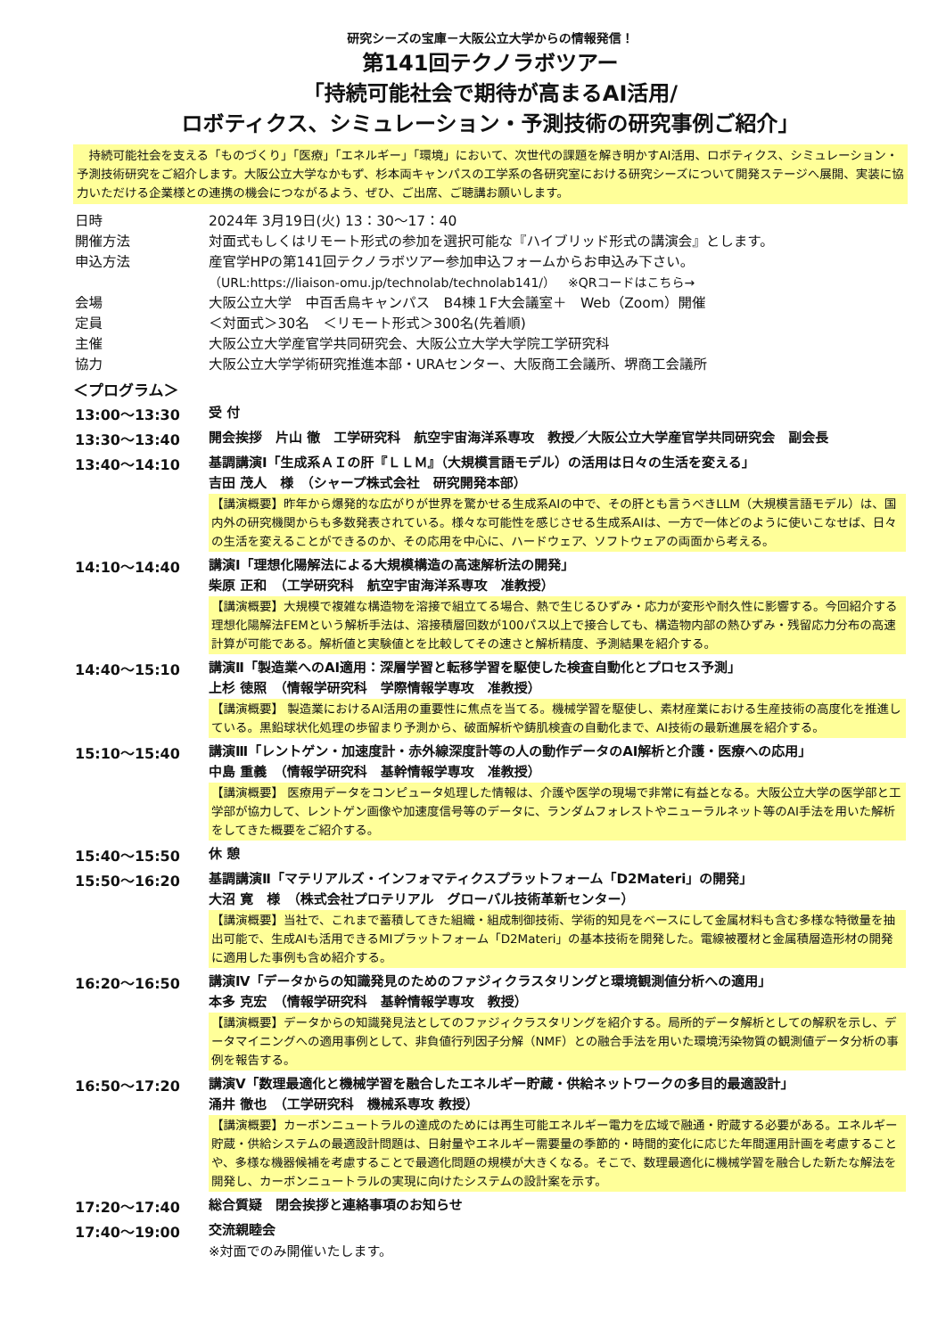研究シーズの宝庫－大阪公立大学からの情報発信！
第141回テクノラボツアー
「持続可能社会で期待が高まるAI活用/
ロボティクス、シミュレーション・予測技術の研究事例ご紹介」
　持続可能社会を支える「ものづくり」「医療」「エネルギー」「環境」において、次世代の課題を解き明かすAI活用、ロボティクス、シミュレーション・予測技術研究をご紹介します。大阪公立大学なかもず、杉本両キャンパスの工学系の各研究室における研究シーズについて開発ステージへ展開、実装に協力いただける企業様との連携の機会につながるよう、ぜひ、ご出席、ご聴講お願いします。
| 日時 | 2024年 3月19日(火) 13：30～17：40 |
| 開催方法 | 対面式もしくはリモート形式の参加を選択可能な『ハイブリッド形式の講演会』とします。 |
| 申込方法 | 産官学HPの第141回テクノラボツアー参加申込フォームからお申込み下さい。 （URL:https://liaison-omu.jp/technolab/technolab141/） ※QRコードはこちら→ |
| 会場 | 大阪公立大学 中百舌鳥キャンパス B4棟１F大会議室＋ Web（Zoom）開催 |
| 定員 | ＜対面式＞30名 ＜リモート形式＞300名(先着順) |
| 主催 | 大阪公立大学産官学共同研究会、大阪公立大学大学院工学研究科 |
| 協力 | 大阪公立大学学術研究推進本部・URAセンター、大阪商工会議所、堺商工会議所 |
＜プログラム＞
| 13:00～13:30 | 受 付 |
| 13:30～13:40 | 開会挨拶 片山 徹 工学研究科 航空宇宙海洋系専攻 教授／大阪公立大学産官学共同研究会 副会長 |
| 13:40～14:10 | 基調講演Ⅰ「生成系ＡＩの肝『ＬＬＭ』（大規模言語モデル）の活用は日々の生活を変える」 吉田 茂人 様 （シャープ株式会社 研究開発本部） 【講演概要】昨年から爆発的な広がりが世界を驚かせる生成系AIの中で、その肝とも言うべきLLM（大規模言語モデル）は、国内外の研究機関からも多数発表されている。様々な可能性を感じさせる生成系AIは、一方で一体どのように使いこなせば、日々の生活を変えることができるのか、その応用を中心に、ハードウェア、ソフトウェアの両面から考える。 |
| 14:10～14:40 | 講演Ⅰ「理想化陽解法による大規模構造の高速解析法の開発」 柴原 正和 （工学研究科 航空宇宙海洋系専攻 准教授） 【講演概要】大規模で複雑な構造物を溶接で組立てる場合、熱で生じるひずみ・応力が変形や耐久性に影響する。今回紹介する理想化陽解法FEMという解析手法は、溶接積層回数が100パス以上で接合しても、構造物内部の熱ひずみ・残留応力分布の高速計算が可能である。解析値と実験値とを比較してその速さと解析精度、予測結果を紹介する。 |
| 14:40～15:10 | 講演Ⅱ「製造業へのAI適用：深層学習と転移学習を駆使した検査自動化とプロセス予測」 上杉 徳照 （情報学研究科 学際情報学専攻 准教授） 【講演概要】 製造業におけるAI活用の重要性に焦点を当てる。機械学習を駆使し、素材産業における生産技術の高度化を推進している。黒鉛球状化処理の歩留まり予測から、破面解析や鋳肌検査の自動化まで、AI技術の最新進展を紹介する。 |
| 15:10～15:40 | 講演Ⅲ「レントゲン・加速度計・赤外線深度計等の人の動作データのAI解析と介護・医療への応用」 中島 重義 （情報学研究科 基幹情報学専攻 准教授） 【講演概要】 医療用データをコンピュータ処理した情報は、介護や医学の現場で非常に有益となる。大阪公立大学の医学部と工学部が協力して、レントゲン画像や加速度信号等のデータに、ランダムフォレストやニューラルネット等のAI手法を用いた解析をしてきた概要をご紹介する。 |
| 15:40～15:50 | 休 憩 |
| 15:50～16:20 | 基調講演Ⅱ「マテリアルズ・インフォマティクスプラットフォーム「D2Materi」の開発」 大沼 寛 様 （株式会社プロテリアル グローバル技術革新センター） 【講演概要】当社で、これまで蓄積してきた組織・組成制御技術、学術的知見をベースにして金属材料も含む多様な特徴量を抽出可能で、生成AIも活用できるMIプラットフォーム「D2Materi」の基本技術を開発した。電線被覆材と金属積層造形材の開発に適用した事例も含め紹介する。 |
| 16:20～16:50 | 講演Ⅳ「データからの知識発見のためのファジィクラスタリングと環境観測値分析への適用」 本多 克宏 （情報学研究科 基幹情報学専攻 教授） 【講演概要】データからの知識発見法としてのファジィクラスタリングを紹介する。局所的データ解析としての解釈を示し、データマイニングへの適用事例として、非負値行列因子分解（NMF）との融合手法を用いた環境汚染物質の観測値データ分析の事例を報告する。 |
| 16:50～17:20 | 講演Ⅴ「数理最適化と機械学習を融合したエネルギー貯蔵・供給ネットワークの多目的最適設計」 涌井 徹也 （工学研究科 機械系専攻 教授） 【講演概要】カーボンニュートラルの達成のためには再生可能エネルギー電力を広域で融通・貯蔵する必要がある。エネルギー貯蔵・供給システムの最適設計問題は、日射量やエネルギー需要量の季節的・時間的変化に応じた年間運用計画を考慮することや、多様な機器候補を考慮することで最適化問題の規模が大きくなる。そこで、数理最適化に機械学習を融合した新たな解法を開発し、カーボンニュートラルの実現に向けたシステムの設計案を示す。 |
| 17:20～17:40 | 総合質疑 閉会挨拶と連絡事項のお知らせ |
| 17:40～19:00 | 交流親睦会 ※対面でのみ開催いたします。 |